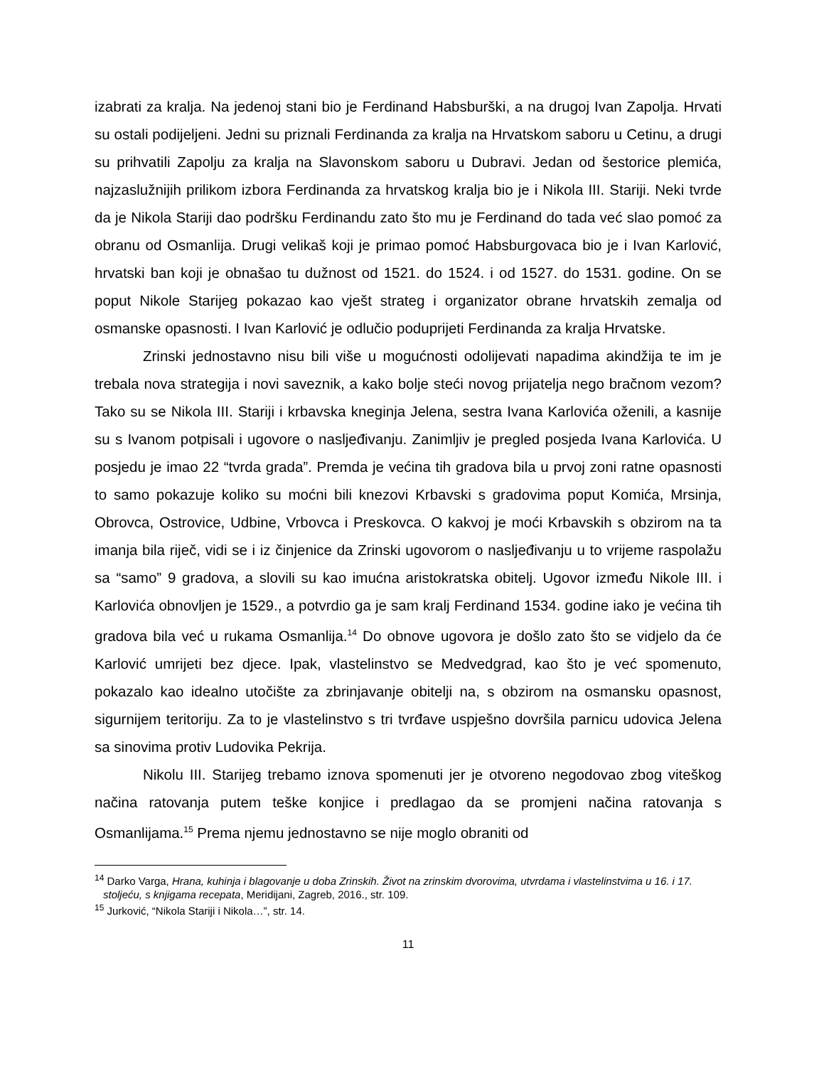izabrati za kralja. Na jedenoj stani bio je Ferdinand Habsburški, a na drugoj Ivan Zapolja. Hrvati su ostali podijeljeni. Jedni su priznali Ferdinanda za kralja na Hrvatskom saboru u Cetinu, a drugi su prihvatili Zapolju za kralja na Slavonskom saboru u Dubravi. Jedan od šestorice plemića, najzaslužnijih prilikom izbora Ferdinanda za hrvatskog kralja bio je i Nikola III. Stariji. Neki tvrde da je Nikola Stariji dao podršku Ferdinandu zato što mu je Ferdinand do tada već slao pomoć za obranu od Osmanlija. Drugi velikaš koji je primao pomoć Habsburgovaca bio je i Ivan Karlović, hrvatski ban koji je obnašao tu dužnost od 1521. do 1524. i od 1527. do 1531. godine. On se poput Nikole Starijeg pokazao kao vješt strateg i organizator obrane hrvatskih zemalja od osmanske opasnosti. I Ivan Karlović je odlučio poduprijeti Ferdinanda za kralja Hrvatske.
Zrinski jednostavno nisu bili više u mogućnosti odolijevati napadima akindžija te im je trebala nova strategija i novi saveznik, a kako bolje steći novog prijatelja nego bračnom vezom? Tako su se Nikola III. Stariji i krbavska kneginja Jelena, sestra Ivana Karlovića oženili, a kasnije su s Ivanom potpisali i ugovore o nasljeđivanju. Zanimljiv je pregled posjeda Ivana Karlovića. U posjedu je imao 22 “tvrda grada”. Premda je većina tih gradova bila u prvoj zoni ratne opasnosti to samo pokazuje koliko su moćni bili knezovi Krbavski s gradovima poput Komića, Mrsinja, Obrovca, Ostrovice, Udbine, Vrbovca i Preskovca. O kakvoj je moći Krbavskih s obzirom na ta imanja bila riječ, vidi se i iz činjenice da Zrinski ugovorom o nasljeđivanju u to vrijeme raspolažu sa “samo” 9 gradova, a slovili su kao imućna aristokratska obitelj. Ugovor između Nikole III. i Karlovića obnovljen je 1529., a potvrdio ga je sam kralj Ferdinand 1534. godine iako je većina tih gradova bila već u rukama Osmanlija.<sup>14</sup> Do obnove ugovora je došlo zato što se vidjelo da će Karlović umrijeti bez djece. Ipak, vlastelinstvo se Medvedgrad, kao što je već spomenuto, pokazalo kao idealno utočište za zbrinjavanje obitelji na, s obzirom na osmansku opasnost, sigurnijem teritoriju. Za to je vlastelinstvo s tri tvrđave uspješno dovršila parnicu udovica Jelena sa sinovima protiv Ludovika Pekrija.
Nikolu III. Starijeg trebamo iznova spomenuti jer je otvoreno negodovao zbog viteškog načina ratovanja putem teške konjice i predlagao da se promjeni načina ratovanja s Osmanlijama.<sup>15</sup> Prema njemu jednostavno se nije moglo obraniti od
<sup>14</sup> Darko Varga, Hrana, kuhinja i blagovanje u doba Zrinskih. Život na zrinskim dvorovima, utvrdama i vlastelinstvima u 16. i 17. stoljeću, s knjigama recepata, Meridijani, Zagreb, 2016., str. 109.
<sup>15</sup> Jurković, “Nikola Stariji i Nikola…”, str. 14.
11